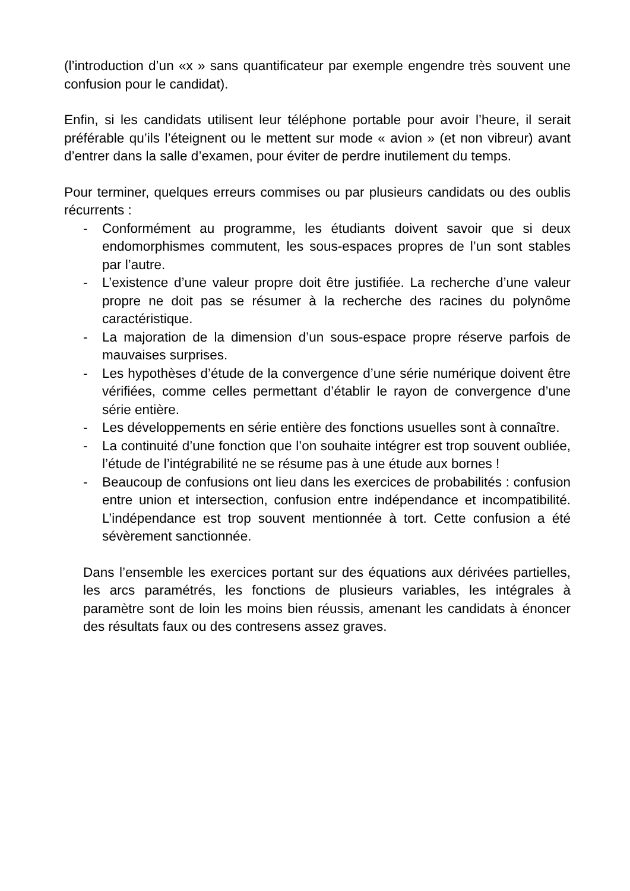(l’introduction d’un «x » sans quantificateur par exemple engendre très souvent une confusion pour le candidat).
Enfin, si les candidats utilisent leur téléphone portable pour avoir l’heure, il serait préférable qu’ils l’éteignent ou le mettent sur mode « avion » (et non vibreur) avant d’entrer dans la salle d’examen, pour éviter de perdre inutilement du temps.
Pour terminer, quelques erreurs commises ou par plusieurs candidats ou des oublis récurrents :
- Conformément au programme, les étudiants doivent savoir que si deux endomorphismes commutent, les sous-espaces propres de l’un sont stables par l’autre.
- L’existence d’une valeur propre doit être justifiée. La recherche d’une valeur propre ne doit pas se résumer à la recherche des racines du polynôme caractéristique.
- La majoration de la dimension d’un sous-espace propre réserve parfois de mauvaises surprises.
- Les hypothèses d’étude de la convergence d’une série numérique doivent être vérifiées, comme celles permettant d’établir le rayon de convergence d’une série entière.
- Les développements en série entière des fonctions usuelles sont à connaître.
- La continuité d’une fonction que l’on souhaite intégrer est trop souvent oubliée, l’étude de l’intégrabilité ne se résume pas à une étude aux bornes !
- Beaucoup de confusions ont lieu dans les exercices de probabilités : confusion entre union et intersection, confusion entre indépendance et incompatibilité. L’indépendance est trop souvent mentionnée à tort. Cette confusion a été sévèrement sanctionnée.
Dans l’ensemble les exercices portant sur des équations aux dérivées partielles, les arcs paramétrés, les fonctions de plusieurs variables, les intégrales à paramètre sont de loin les moins bien réussis, amenant les candidats à énoncer des résultats faux ou des contresens assez graves.